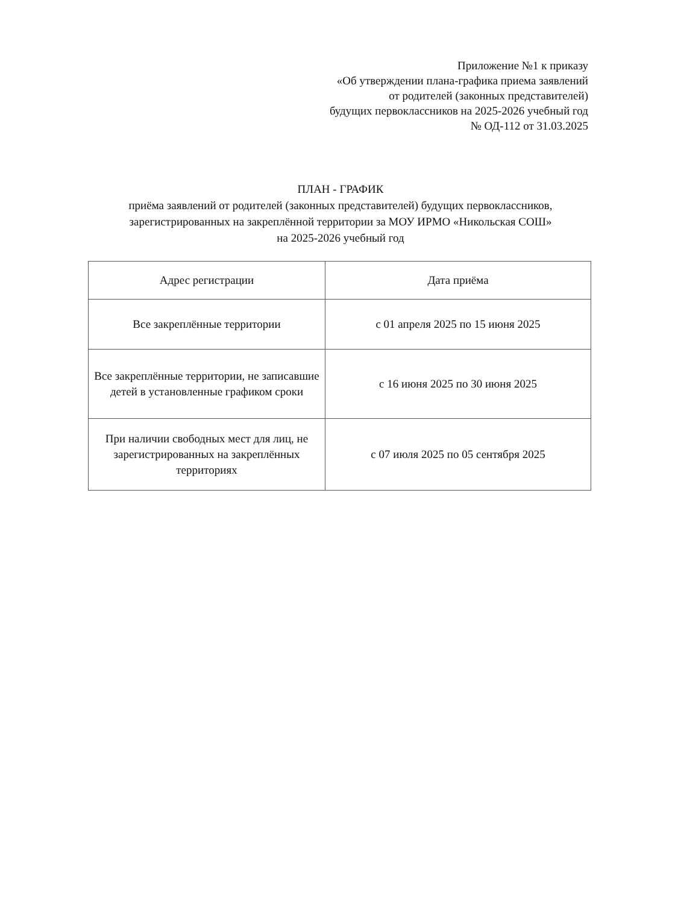Приложение №1 к приказу
«Об утверждении плана-графика приема заявлений
от родителей (законных представителей)
будущих первоклассников на 2025-2026 учебный год
№ ОД-112 от 31.03.2025
ПЛАН - ГРАФИК
приёма заявлений от родителей (законных представителей) будущих первоклассников,
зарегистрированных на закреплённой территории за МОУ ИРМО «Никольская СОШ»
на 2025-2026 учебный год
| Адрес регистрации | Дата приёма |
| --- | --- |
| Все закреплённые территории | с 01 апреля 2025 по 15 июня 2025 |
| Все закреплённые территории, не записавшие детей в установленные графиком сроки | с 16 июня 2025 по 30 июня 2025 |
| При наличии свободных мест для лиц, не зарегистрированных на закреплённых территориях | с 07 июля 2025 по 05 сентября 2025 |